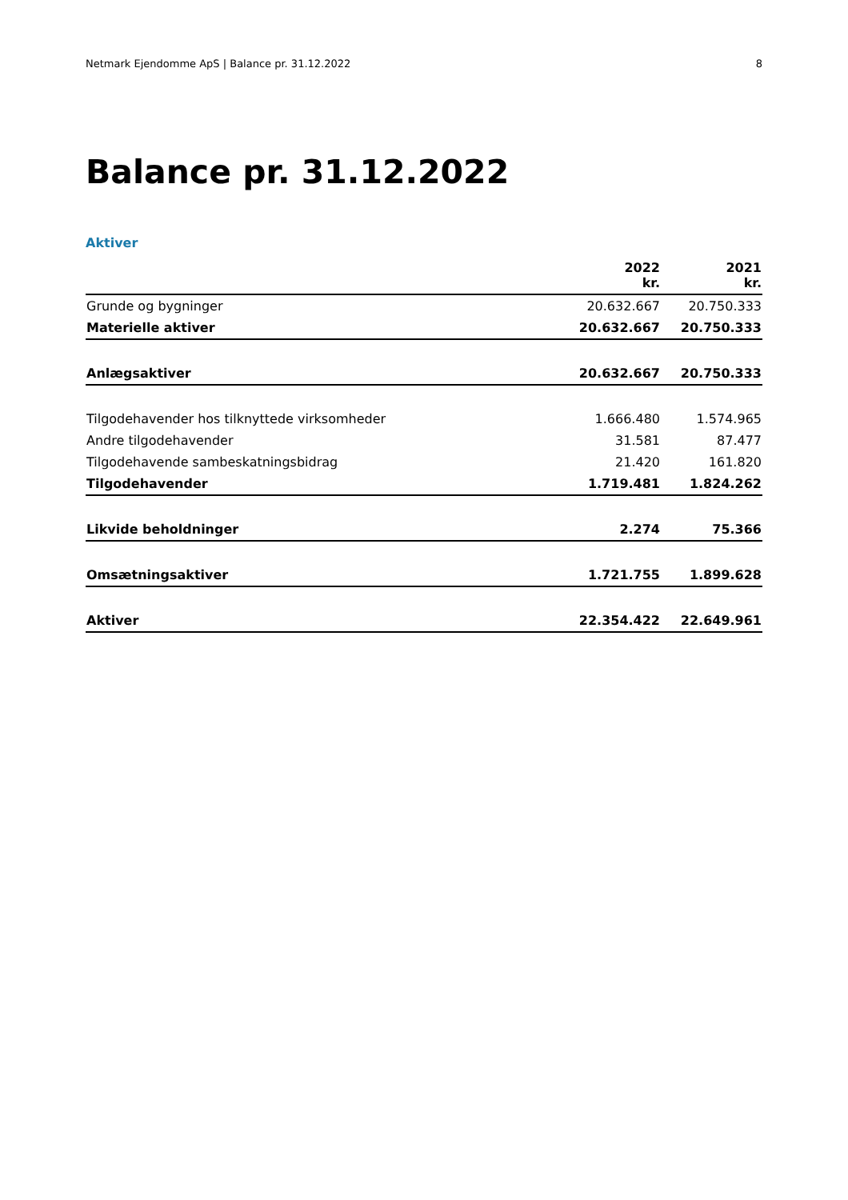Netmark Ejendomme ApS | Balance pr. 31.12.2022 8
Balance pr. 31.12.2022
Aktiver
| | 2022 kr. | 2021 kr. |
| --- | --- | --- |
| Grunde og bygninger | 20.632.667 | 20.750.333 |
| Materielle aktiver | 20.632.667 | 20.750.333 |
| Anlægsaktiver | 20.632.667 | 20.750.333 |
| Tilgodehavender hos tilknyttede virksomheder | 1.666.480 | 1.574.965 |
| Andre tilgodehavender | 31.581 | 87.477 |
| Tilgodehavende sambeskatningsbidrag | 21.420 | 161.820 |
| Tilgodehavender | 1.719.481 | 1.824.262 |
| Likvide beholdninger | 2.274 | 75.366 |
| Omsætningsaktiver | 1.721.755 | 1.899.628 |
| Aktiver | 22.354.422 | 22.649.961 |